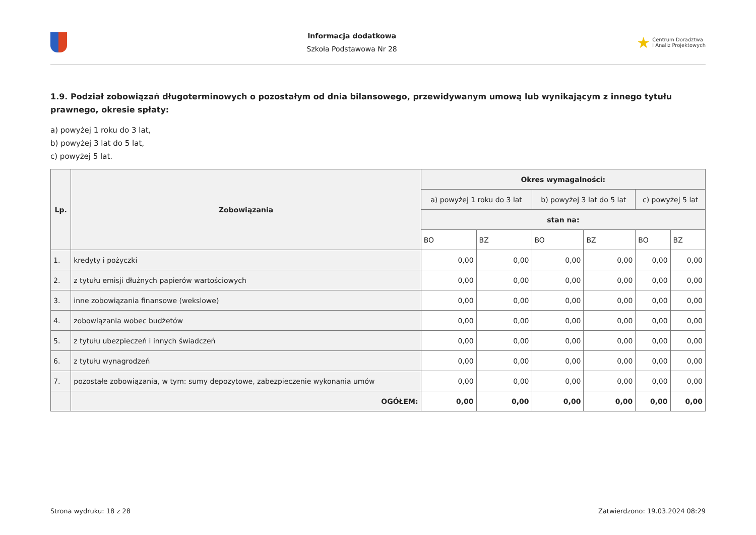Informacja dodatkowa
Szkoła Podstawowa Nr 28
★ Centrum Doradztwa
i Analiz Projektowych
1.9. Podział zobowiązań długoterminowych o pozostałym od dnia bilansowego, przewidywanym umową lub wynikającym z innego tytułu prawnego, okresie spłaty:
a) powyżej 1 roku do 3 lat,
b) powyżej 3 lat do 5 lat,
c) powyżej 5 lat.
| Lp. | Zobowiązania | Okres wymagalności: | | | | | |
| --- | --- | --- | --- | --- | --- | --- | --- |
| | | a) powyżej 1 roku do 3 lat | | b) powyżej 3 lat do 5 lat | | c) powyżej 5 lat | |
| | | stan na: | | | | | |
| | | BO | BZ | BO | BZ | BO | BZ |
| 1. | kredyty i pożyczki | 0,00 | 0,00 | 0,00 | 0,00 | 0,00 | 0,00 |
| 2. | z tytułu emisji dłużnych papierów wartościowych | 0,00 | 0,00 | 0,00 | 0,00 | 0,00 | 0,00 |
| 3. | inne zobowiązania finansowe (wekslowe) | 0,00 | 0,00 | 0,00 | 0,00 | 0,00 | 0,00 |
| 4. | zobowiązania wobec budżetów | 0,00 | 0,00 | 0,00 | 0,00 | 0,00 | 0,00 |
| 5. | z tytułu ubezpieczeń i innych świadczeń | 0,00 | 0,00 | 0,00 | 0,00 | 0,00 | 0,00 |
| 6. | z tytułu wynagrodzeń | 0,00 | 0,00 | 0,00 | 0,00 | 0,00 | 0,00 |
| 7. | pozostałe zobowiązania, w tym: sumy depozytowe, zabezpieczenie wykonania umów | 0,00 | 0,00 | 0,00 | 0,00 | 0,00 | 0,00 |
| | OGÓŁEM: | 0,00 | 0,00 | 0,00 | 0,00 | 0,00 | 0,00 |
Strona wydruku: 18 z 28 Zatwierdzono: 19.03.2024 08:29